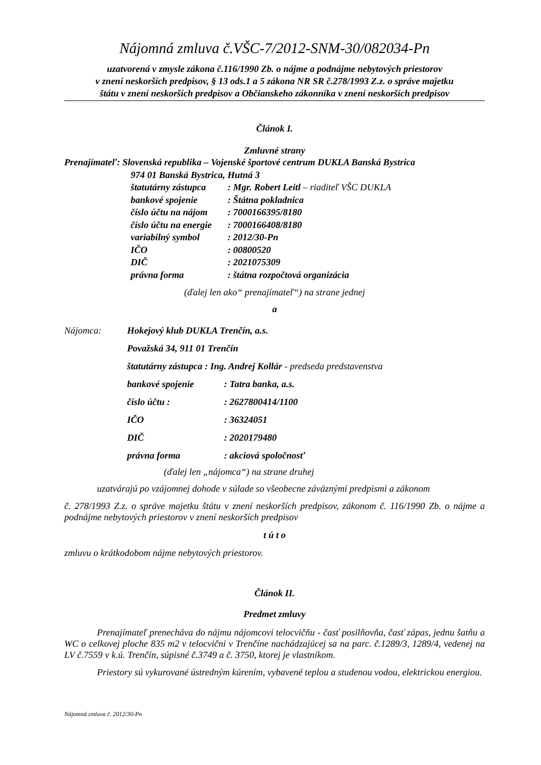Nájomná zmluva č.VŠC-7/2012-SNM-30/082034-Pn
uzatvorená v zmysle zákona č.116/1990 Zb. o nájme a podnájme nebytových priestorov
v znení neskorších predpisov, § 13 ods.1 a 5 zákona NR SR č.278/1993 Z.z. o správe majetku
štátu v znení neskorších predpisov a Občianskeho zákonníka v znení neskorších predpisov
Článok I.
Zmluvné strany
Prenajímateľ: Slovenská republika – Vojenské športové centrum DUKLA Banská Bystrica
974 01 Banská Bystrica, Hutná 3
štatutárny zástupca: Mgr. Robert Leitl – riaditeľ VŠC DUKLA
bankové spojenie: Štátna pokladnica
číslo účtu na nájom: 7000166395/8180
číslo účtu na energie: 7000166408/8180
variabilný symbol: 2012/30-Pn
IČO: 00800520
DIČ: 2021075309
právna forma: štátna rozpočtová organizácia
(ďalej len ako“ prenajímateľ“) na strane jednej
a
Nájomca: Hokejový klub DUKLA Trenčín, a.s.
Považská 34, 911 01 Trenčín
štatutárny zástupca : Ing. Andrej Kollár - predseda predstavenstva
bankové spojenie: Tatra banka, a.s.
číslo účtu :: 2627800414/1100
IČO: 36324051
DIČ: 2020179480
právna forma: akciová spoločnosť
(ďalej len „nájomca“) na strane druhej
uzatvárajú po vzájomnej dohode v súlade so všeobecne záväznými predpismi a zákonom
č. 278/1993 Z.z. o správe majetku štátu v znení neskorších predpisov, zákonom č. 116/1990 Zb. o nájme a podnájme nebytových priestorov v znení neskorších predpisov
t ú t o
zmluvu o krátkodobom nájme nebytových priestorov.
Článok II.
Predmet zmluvy
Prenajímateľ prenecháva do nájmu nájomcovi telocvičňu - časť posilňovňa, časť zápas, jednu šatňu a WC o celkovej ploche 835 m2 v telocvični v Trenčíne nachádzajúcej sa na parc. č.1289/3, 1289/4, vedenej na LV č.7559 v k.ú. Trenčín, súpisné č.3749 a č. 3750, ktorej je vlastníkom.
Priestory sú vykurované ústredným kúrením, vybavené teplou a studenou vodou, elektrickou energiou.
Nájomná zmluva č. 2012/30-Pn